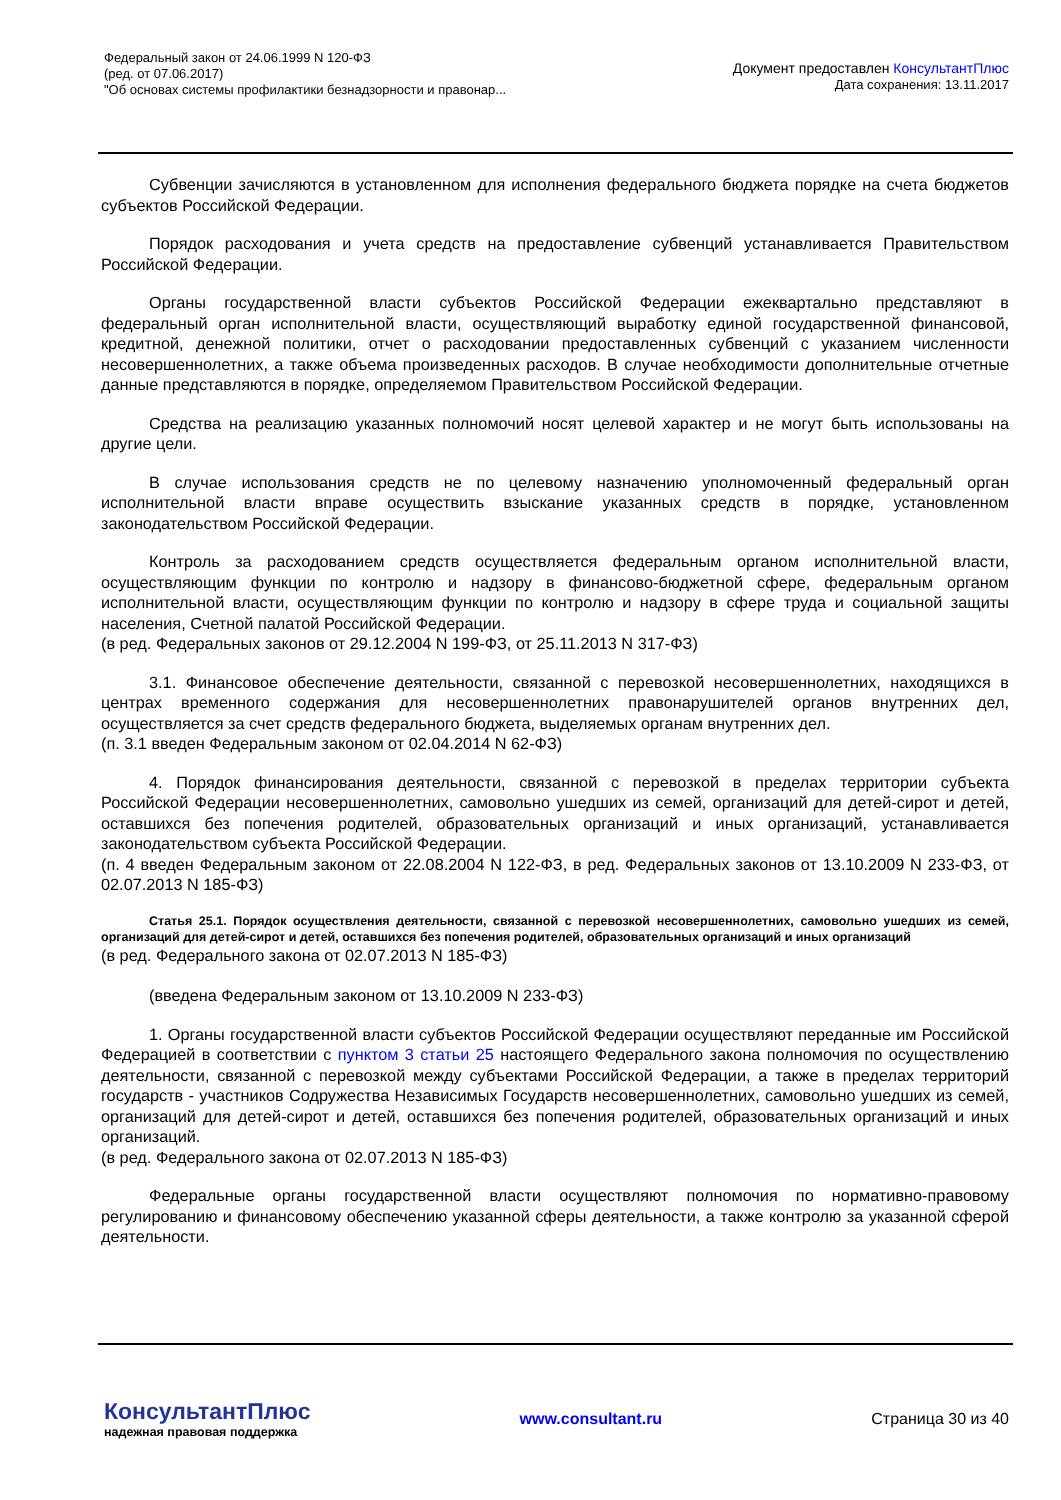Федеральный закон от 24.06.1999 N 120-ФЗ
(ред. от 07.06.2017)
"Об основах системы профилактики безнадзорности и правонар...
Документ предоставлен КонсультантПлюс
Дата сохранения: 13.11.2017
Субвенции зачисляются в установленном для исполнения федерального бюджета порядке на счета бюджетов субъектов Российской Федерации.
Порядок расходования и учета средств на предоставление субвенций устанавливается Правительством Российской Федерации.
Органы государственной власти субъектов Российской Федерации ежеквартально представляют в федеральный орган исполнительной власти, осуществляющий выработку единой государственной финансовой, кредитной, денежной политики, отчет о расходовании предоставленных субвенций с указанием численности несовершеннолетних, а также объема произведенных расходов. В случае необходимости дополнительные отчетные данные представляются в порядке, определяемом Правительством Российской Федерации.
Средства на реализацию указанных полномочий носят целевой характер и не могут быть использованы на другие цели.
В случае использования средств не по целевому назначению уполномоченный федеральный орган исполнительной власти вправе осуществить взыскание указанных средств в порядке, установленном законодательством Российской Федерации.
Контроль за расходованием средств осуществляется федеральным органом исполнительной власти, осуществляющим функции по контролю и надзору в финансово-бюджетной сфере, федеральным органом исполнительной власти, осуществляющим функции по контролю и надзору в сфере труда и социальной защиты населения, Счетной палатой Российской Федерации.
(в ред. Федеральных законов от 29.12.2004 N 199-ФЗ, от 25.11.2013 N 317-ФЗ)
3.1. Финансовое обеспечение деятельности, связанной с перевозкой несовершеннолетних, находящихся в центрах временного содержания для несовершеннолетних правонарушителей органов внутренних дел, осуществляется за счет средств федерального бюджета, выделяемых органам внутренних дел.
(п. 3.1 введен Федеральным законом от 02.04.2014 N 62-ФЗ)
4. Порядок финансирования деятельности, связанной с перевозкой в пределах территории субъекта Российской Федерации несовершеннолетних, самовольно ушедших из семей, организаций для детей-сирот и детей, оставшихся без попечения родителей, образовательных организаций и иных организаций, устанавливается законодательством субъекта Российской Федерации.
(п. 4 введен Федеральным законом от 22.08.2004 N 122-ФЗ, в ред. Федеральных законов от 13.10.2009 N 233-ФЗ, от 02.07.2013 N 185-ФЗ)
Статья 25.1. Порядок осуществления деятельности, связанной с перевозкой несовершеннолетних, самовольно ушедших из семей, организаций для детей-сирот и детей, оставшихся без попечения родителей, образовательных организаций и иных организаций
(в ред. Федерального закона от 02.07.2013 N 185-ФЗ)
(введена Федеральным законом от 13.10.2009 N 233-ФЗ)
1. Органы государственной власти субъектов Российской Федерации осуществляют переданные им Российской Федерацией в соответствии с пунктом 3 статьи 25 настоящего Федерального закона полномочия по осуществлению деятельности, связанной с перевозкой между субъектами Российской Федерации, а также в пределах территорий государств - участников Содружества Независимых Государств несовершеннолетних, самовольно ушедших из семей, организаций для детей-сирот и детей, оставшихся без попечения родителей, образовательных организаций и иных организаций.
(в ред. Федерального закона от 02.07.2013 N 185-ФЗ)
Федеральные органы государственной власти осуществляют полномочия по нормативно-правовому регулированию и финансовому обеспечению указанной сферы деятельности, а также контролю за указанной сферой деятельности.
КонсультантПлюс
надежная правовая поддержка
www.consultant.ru Страница 30 из 40